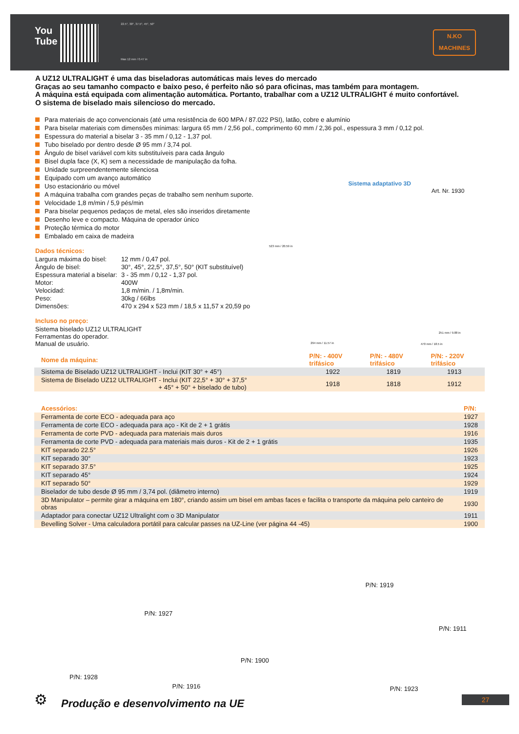You
Tube
22.5°, 30°, 37.5°, 45°, 50°
Max 12 mm / 0.47 in
N.KO
MACHINES
A UZ12 ULTRALIGHT é uma das biseladoras automáticas mais leves do mercado
Graças ao seu tamanho compacto e baixo peso, é perfeito não só para oficinas, mas também para montagem.
A máquina está equipada com alimentação automática. Portanto, trabalhar com a UZ12 ULTRALIGHT é muito confortável.
O sistema de biselado mais silencioso do mercado.
Para materiais de aço convencionais (até uma resistência de 600 MPA / 87.022 PSI), latão, cobre e alumínio
Para biselar materiais com dimensões mínimas: largura 65 mm / 2,56 pol., comprimento 60 mm / 2,36 pol., espessura 3 mm / 0,12 pol.
Espessura do material a biselar 3 - 35 mm / 0,12 - 1,37 pol.
Tubo biselado por dentro desde Ø 95 mm / 3,74 pol.
Ângulo de bisel variável com kits substituíveis para cada ângulo
Bisel dupla face (X, K) sem a necessidade de manipulação da folha.
Unidade surpreendentemente silenciosa
Equipado com um avanço automático
Uso estacionário ou móvel
A máquina trabalha com grandes peças de trabalho sem nenhum suporte.
Velocidade 1,8 m/min / 5,9 pés/min
Para biselar pequenos pedaços de metal, eles são inseridos diretamente
Desenho leve e compacto. Máquina de operador único
Proteção térmica do motor
Embalado em caixa de madeira
Dados técnicos:
| Largura máxima do bisel: | 12 mm / 0,47 pol. |
| Ângulo de bisel: | 30°, 45°, 22,5°, 37,5°, 50° (KIT substituível) |
| Espessura material a biselar: | 3 - 35 mm / 0,12 - 1,37 pol. |
| Motor: | 400W |
| Velocidad: | 1,8 m/min. / 1,8m/min. |
| Peso: | 30kg / 66lbs |
| Dimensões: | 470 x 294 x 523 mm / 18,5 x 11,57 x 20,59 po |
Incluso no preço:
Sistema biselado UZ12 ULTRALIGHT
Ferramentas do operador.
Manual de usuário.
Sistema adaptativo 3D
Art. Nr. 1930
523 mm / 20.59 in
294 mm / 11.57 in
251 mm / 9.88 in
470 mm / 18.5 in
| Nome da máquina: | P/N: - 400V trifásico | P/N: - 480V trifásico | P/N: - 220V trifásico |
| --- | --- | --- | --- |
| Sistema de Biselado UZ12 ULTRALIGHT - Inclui (KIT 30° + 45°) | 1922 | 1819 | 1913 |
| Sistema de Biselado UZ12 ULTRALIGHT - Inclui (KIT 22,5° + 30° + 37,5° + 45° + 50° + biselado de tubo) | 1918 | 1818 | 1912 |
| Acessórios: | P/N: |
| --- | --- |
| Ferramenta de corte ECO - adequada para aço | 1927 |
| Ferramenta de corte ECO - adequada para aço - Kit de 2 + 1 grátis | 1928 |
| Ferramenta de corte PVD - adequada para materiais mais duros | 1916 |
| Ferramenta de corte PVD - adequada para materiais mais duros - Kit de 2 + 1 grátis | 1935 |
| KIT separado 22.5° | 1926 |
| KIT separado 30° | 1923 |
| KIT separado 37.5° | 1925 |
| KIT separado 45° | 1924 |
| KIT separado 50° | 1929 |
| Biselador de tubo desde Ø 95 mm / 3,74 pol. (diâmetro interno) | 1919 |
| 3D Manipulator – permite girar a máquina em 180°, criando assim um bisel em ambas faces e facilita o transporte da máquina pelo canteiro de obras | 1930 |
| Adaptador para conectar UZ12 Ultralight com o 3D Manipulator | 1911 |
| Bevelling Solver - Uma calculadora portátil para calcular passes na UZ-Line (ver página 44 -45) | 1900 |
P/N: 1927
P/N: 1919
P/N: 1911
P/N: 1900
P/N: 1928
P/N: 1916 P/N: 1923
⚙
Produção e desenvolvimento na UE
27